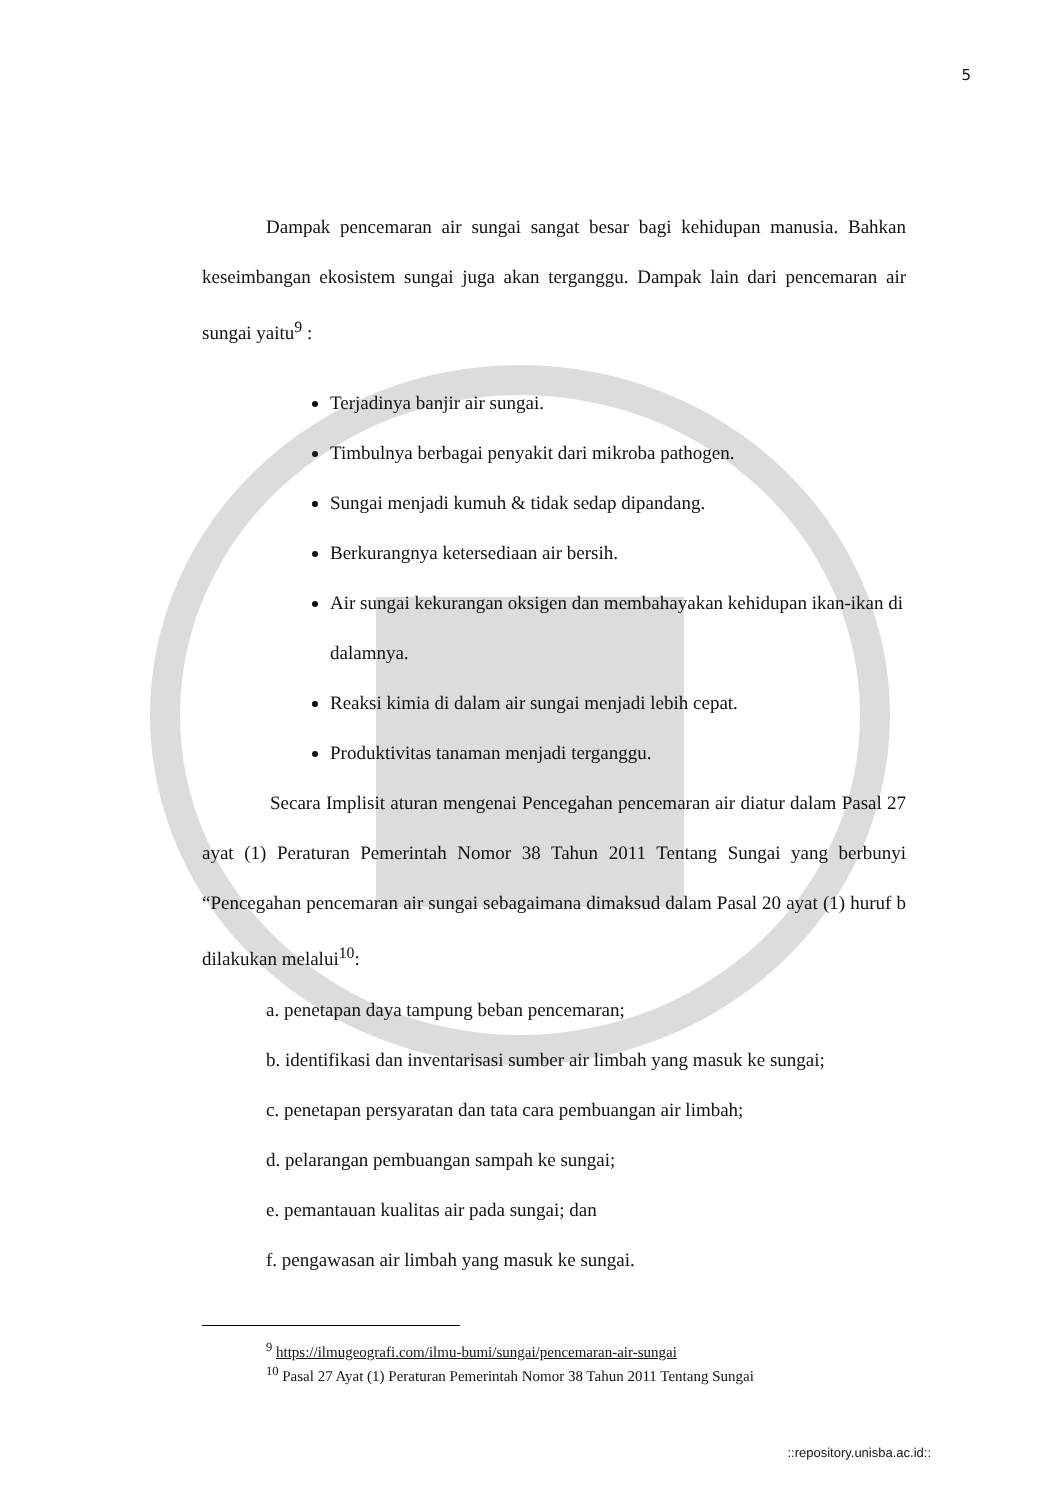5
Dampak pencemaran air sungai sangat besar bagi kehidupan manusia. Bahkan keseimbangan ekosistem sungai juga akan terganggu. Dampak lain dari pencemaran air sungai yaitu<sup>9</sup> :
Terjadinya banjir air sungai.
Timbulnya berbagai penyakit dari mikroba pathogen.
Sungai menjadi kumuh & tidak sedap dipandang.
Berkurangnya ketersediaan air bersih.
Air sungai kekurangan oksigen dan membahayakan kehidupan ikan-ikan di dalamnya.
Reaksi kimia di dalam air sungai menjadi lebih cepat.
Produktivitas tanaman menjadi terganggu.
Secara Implisit aturan mengenai Pencegahan pencemaran air diatur dalam Pasal 27 ayat (1) Peraturan Pemerintah Nomor 38 Tahun 2011 Tentang Sungai yang berbunyi “Pencegahan pencemaran air sungai sebagaimana dimaksud dalam Pasal 20 ayat (1) huruf b dilakukan melalui<sup>10</sup>:
a. penetapan daya tampung beban pencemaran;
b. identifikasi dan inventarisasi sumber air limbah yang masuk ke sungai;
c. penetapan persyaratan dan tata cara pembuangan air limbah;
d. pelarangan pembuangan sampah ke sungai;
e. pemantauan kualitas air pada sungai; dan
f. pengawasan air limbah yang masuk ke sungai.
<sup>9</sup> https://ilmugeografi.com/ilmu-bumi/sungai/pencemaran-air-sungai
<sup>10</sup> Pasal 27 Ayat (1) Peraturan Pemerintah Nomor 38 Tahun 2011 Tentang Sungai
::repository.unisba.ac.id::